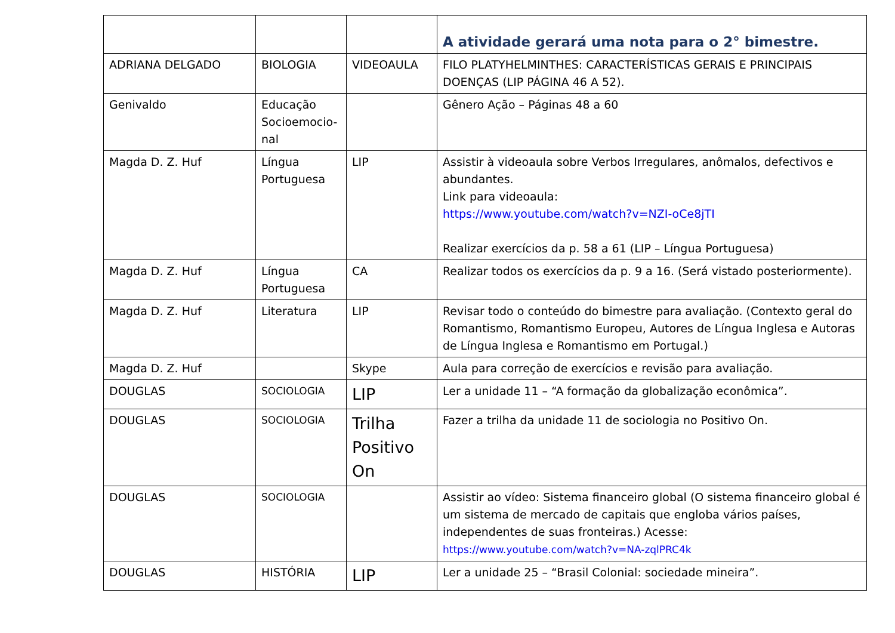| | | | A atividade gerará uma nota para o 2° bimestre. |
| ADRIANA DELGADO | BIOLOGIA | VIDEOAULA | FILO PLATYHELMINTHES: CARACTERÍSTICAS GERAIS E PRINCIPAIS DOENÇAS (LIP PÁGINA 46 A 52). |
| Genivaldo | Educação Socioemocio-nal | | Gênero Ação – Páginas 48 a 60 |
| Magda D. Z. Huf | Língua Portuguesa | LIP | Assistir à videoaula sobre Verbos Irregulares, anômalos, defectivos e abundantes. Link para videoaula: https://www.youtube.com/watch?v=NZI-oCe8jTI Realizar exercícios da p. 58 a 61 (LIP – Língua Portuguesa) |
| Magda D. Z. Huf | Língua Portuguesa | CA | Realizar todos os exercícios da p. 9 a 16. (Será vistado posteriormente). |
| Magda D. Z. Huf | Literatura | LIP | Revisar todo o conteúdo do bimestre para avaliação. (Contexto geral do Romantismo, Romantismo Europeu, Autores de Língua Inglesa e Autoras de Língua Inglesa e Romantismo em Portugal.) |
| Magda D. Z. Huf | | Skype | Aula para correção de exercícios e revisão para avaliação. |
| DOUGLAS | SOCIOLOGIA | LIP | Ler a unidade 11 – “A formação da globalização econômica”. |
| DOUGLAS | SOCIOLOGIA | Trilha Positivo On | Fazer a trilha da unidade 11 de sociologia no Positivo On. |
| DOUGLAS | SOCIOLOGIA | | Assistir ao vídeo: Sistema financeiro global (O sistema financeiro global é um sistema de mercado de capitais que engloba vários países, independentes de suas fronteiras.) Acesse: https://www.youtube.com/watch?v=NA-zqlPRC4k |
| DOUGLAS | HISTÓRIA | LIP | Ler a unidade 25 – “Brasil Colonial: sociedade mineira”. |